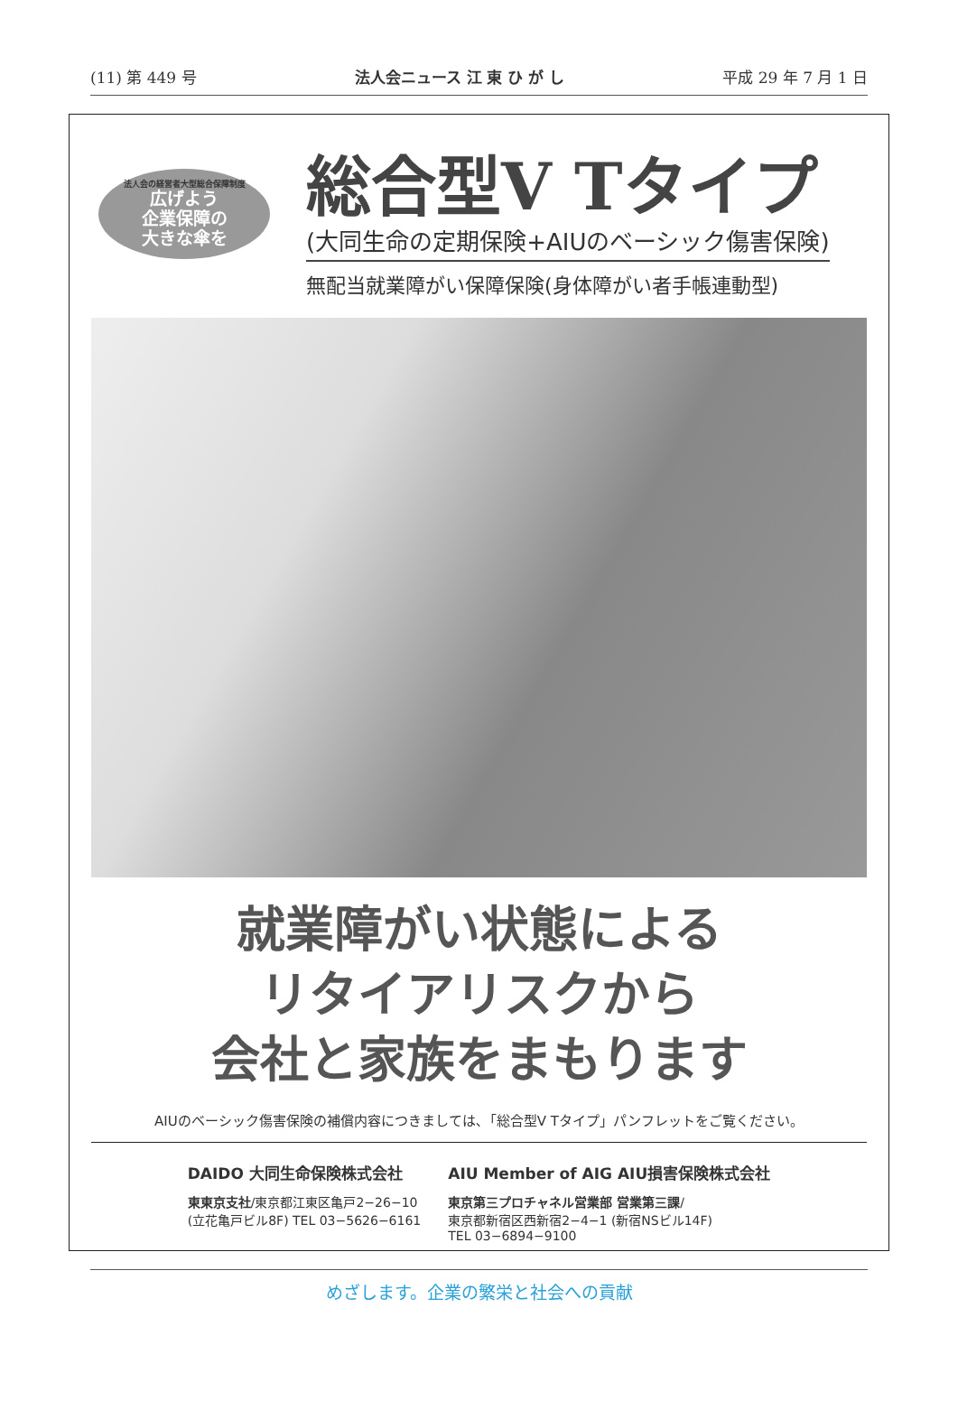(11) 第 449 号 法人会ニュース 江 東 ひ が し 平成 29 年 7 月 1 日
法人会の経営者大型総合保障制度
広げよう
企業保障の
大きな傘を
総合型V Tタイプ
(大同生命の定期保険+AIUのベーシック傷害保険)
無配当就業障がい保障保険(身体障がい者手帳連動型)
就業障がい状態による
リタイアリスクから
会社と家族をまもります
AIUのベーシック傷害保険の補償内容につきましては､「総合型V Tタイプ」パンフレットをご覧ください。
DAIDO 大同生命保険株式会社
東東京支社/東京都江東区亀戸2−26−10
(立花亀戸ビル8F) TEL 03−5626−6161
AIU Member of AIG AIU損害保険株式会社
東京第三プロチャネル営業部 営業第三課/
東京都新宿区西新宿2−4−1 (新宿NSビル14F)
TEL 03−6894−9100
めざします。企業の繁栄と社会への貢献